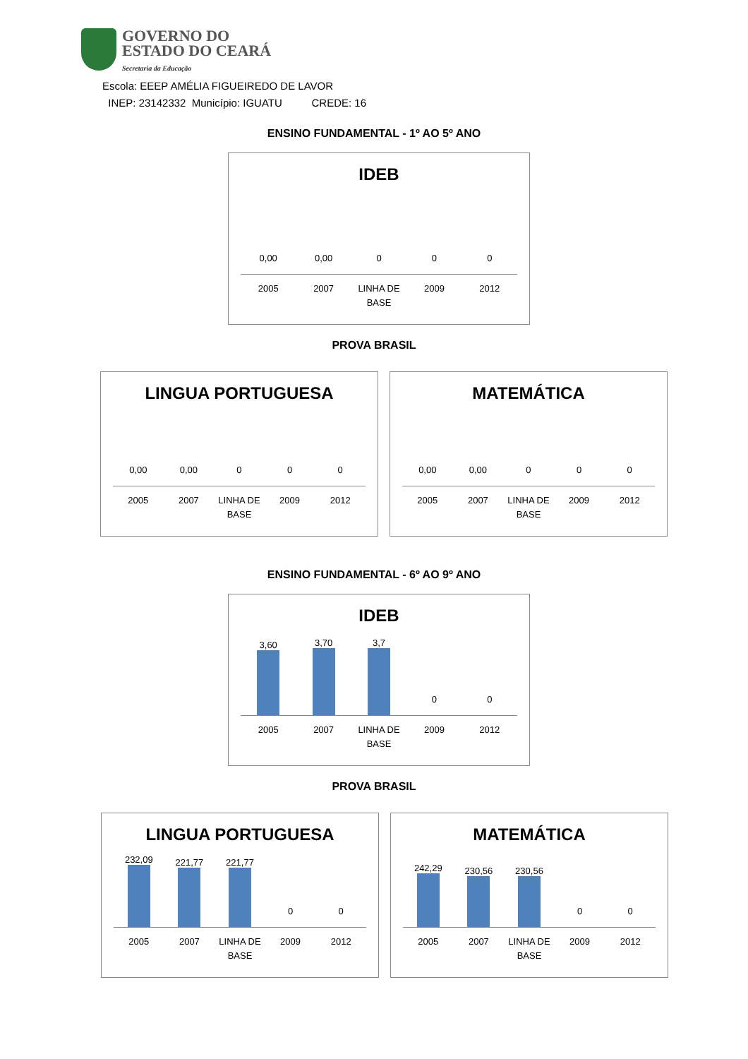GOVERNO DO
ESTADO DO CEARÁ
Secretaria da Educação
Escola: EEEP AMÉLIA FIGUEIREDO DE LAVOR
INEP: 23142332 Município: IGUATU CREDE: 16
ENSINO FUNDAMENTAL - 1º AO 5º ANO
IDEB
0,00
0,00
0
0
0
2005 2007 LINHA DE BASE 2009 2012
PROVA BRASIL
LINGUA PORTUGUESA
0,00
0,00
0
0
0
2005 2007 LINHA DE BASE 2009 2012
MATEMÁTICA
0,00
0,00
0
0
0
2005 2007 LINHA DE BASE 2009 2012
ENSINO FUNDAMENTAL - 6º AO 9º ANO
IDEB
3,60 3,70 3,7 0
0
2005 2007 LINHA DE BASE 2009 2012
PROVA BRASIL
LINGUA PORTUGUESA
232,09 221,77 221,77 0
0
2005 2007 LINHA DE BASE 2009 2012
MATEMÁTICA
242,29 230,56 230,56 0
0
2005 2007 LINHA DE BASE 2009 2012